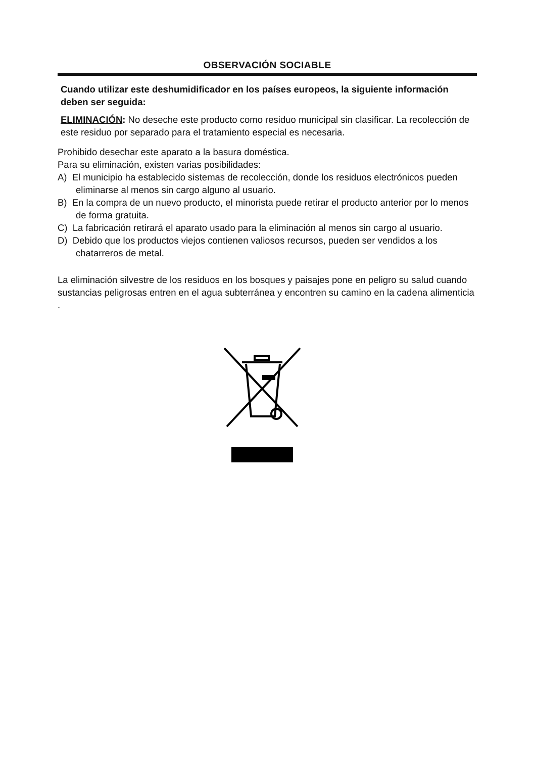OBSERVACIÓN SOCIABLE
Cuando utilizar este deshumidificador en los países europeos, la siguiente información deben ser seguida:
ELIMINACIÓN: No deseche este producto como residuo municipal sin clasificar. La recolección de este residuo por separado para el tratamiento especial es necesaria.
Prohibido desechar este aparato a la basura doméstica.
Para su eliminación, existen varias posibilidades:
A) El municipio ha establecido sistemas de recolección, donde los residuos electrónicos pueden eliminarse al menos sin cargo alguno al usuario.
B) En la compra de un nuevo producto, el minorista puede retirar el producto anterior por lo menos de forma gratuita.
C) La fabricación retirará el aparato usado para la eliminación al menos sin cargo al usuario.
D) Debido que los productos viejos contienen valiosos recursos, pueden ser vendidos a los chatarreros de metal.
La eliminación silvestre de los residuos en los bosques y paisajes pone en peligro su salud cuando sustancias peligrosas entren en el agua subterránea y encontren su camino en la cadena alimenticia .